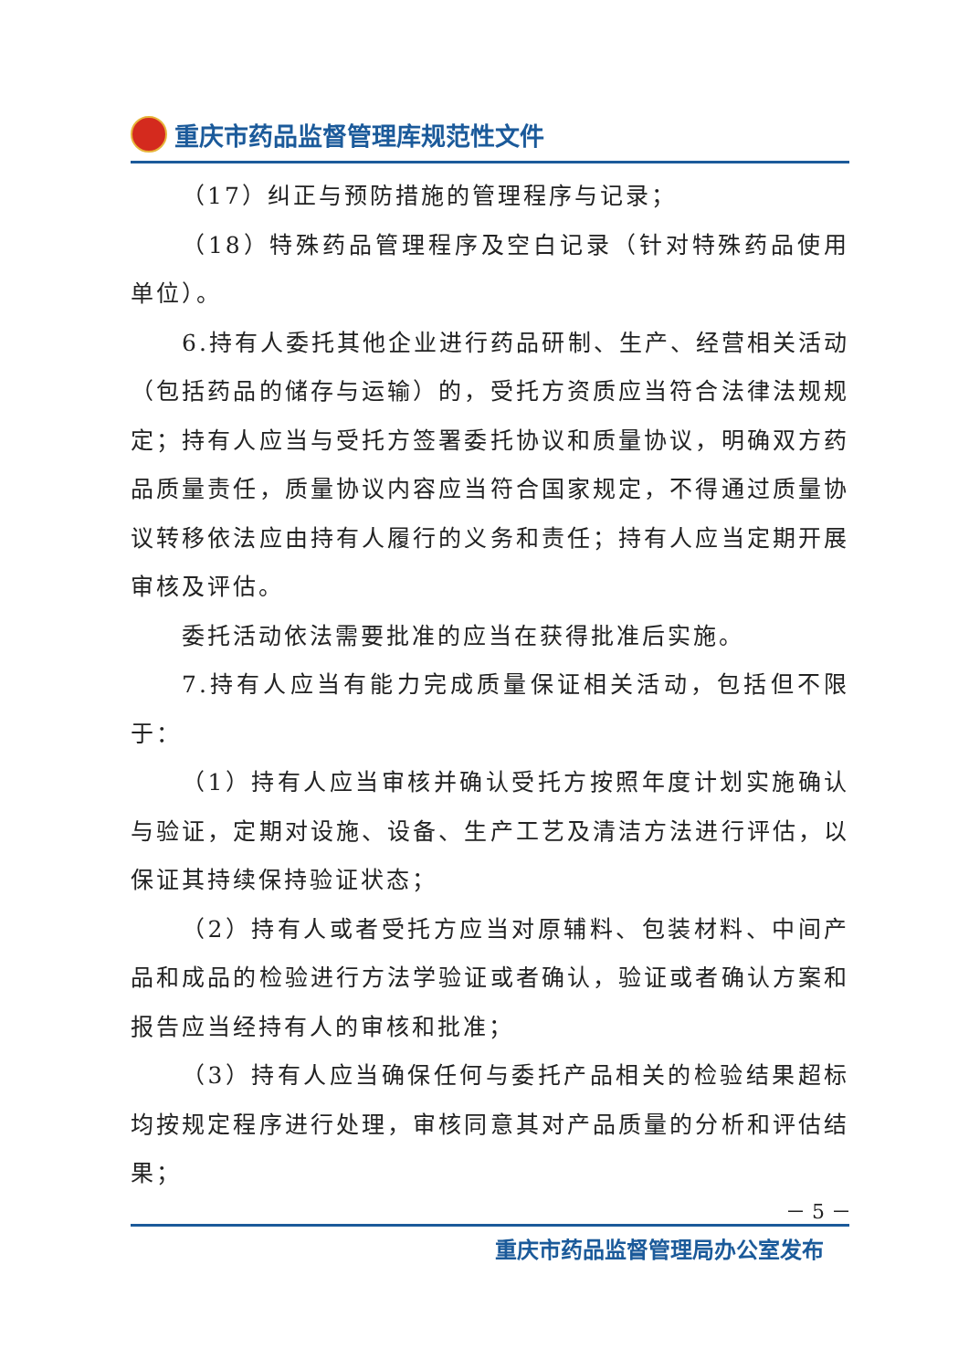重庆市药品监督管理库规范性文件
（17）纠正与预防措施的管理程序与记录；
（18）特殊药品管理程序及空白记录（针对特殊药品使用单位）。
6.持有人委托其他企业进行药品研制、生产、经营相关活动（包括药品的储存与运输）的，受托方资质应当符合法律法规规定；持有人应当与受托方签署委托协议和质量协议，明确双方药品质量责任，质量协议内容应当符合国家规定，不得通过质量协议转移依法应由持有人履行的义务和责任；持有人应当定期开展审核及评估。
委托活动依法需要批准的应当在获得批准后实施。
7.持有人应当有能力完成质量保证相关活动，包括但不限于：
（1）持有人应当审核并确认受托方按照年度计划实施确认与验证，定期对设施、设备、生产工艺及清洁方法进行评估，以保证其持续保持验证状态；
（2）持有人或者受托方应当对原辅料、包装材料、中间产品和成品的检验进行方法学验证或者确认，验证或者确认方案和报告应当经持有人的审核和批准；
（3）持有人应当确保任何与委托产品相关的检验结果超标均按规定程序进行处理，审核同意其对产品质量的分析和评估结果；
－ 5 －
重庆市药品监督管理局办公室发布